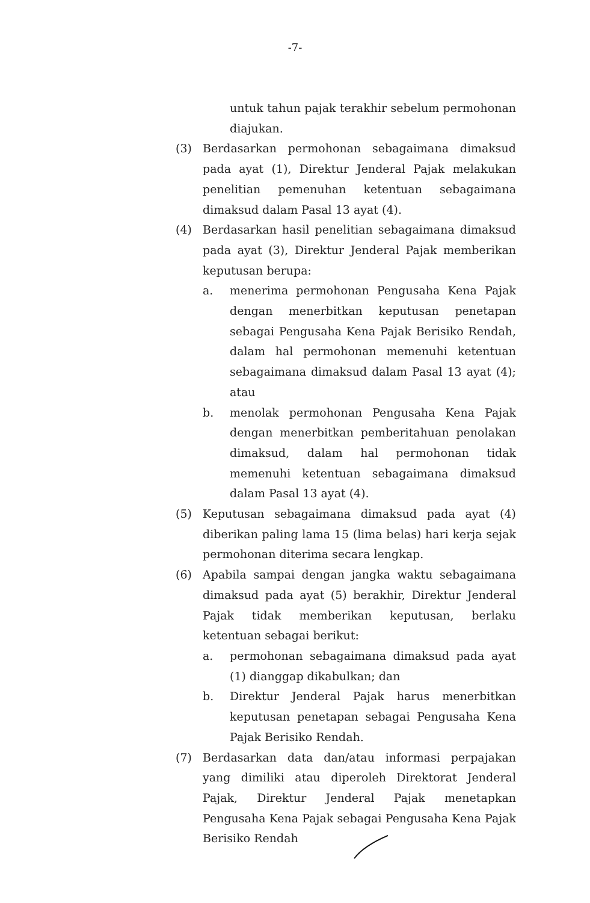-7-
untuk tahun pajak terakhir sebelum permohonan diajukan.
(3) Berdasarkan permohonan sebagaimana dimaksud pada ayat (1), Direktur Jenderal Pajak melakukan penelitian pemenuhan ketentuan sebagaimana dimaksud dalam Pasal 13 ayat (4).
(4) Berdasarkan hasil penelitian sebagaimana dimaksud pada ayat (3), Direktur Jenderal Pajak memberikan keputusan berupa:
a. menerima permohonan Pengusaha Kena Pajak dengan menerbitkan keputusan penetapan sebagai Pengusaha Kena Pajak Berisiko Rendah, dalam hal permohonan memenuhi ketentuan sebagaimana dimaksud dalam Pasal 13 ayat (4); atau
b. menolak permohonan Pengusaha Kena Pajak dengan menerbitkan pemberitahuan penolakan dimaksud, dalam hal permohonan tidak memenuhi ketentuan sebagaimana dimaksud dalam Pasal 13 ayat (4).
(5) Keputusan sebagaimana dimaksud pada ayat (4) diberikan paling lama 15 (lima belas) hari kerja sejak permohonan diterima secara lengkap.
(6) Apabila sampai dengan jangka waktu sebagaimana dimaksud pada ayat (5) berakhir, Direktur Jenderal Pajak tidak memberikan keputusan, berlaku ketentuan sebagai berikut:
a. permohonan sebagaimana dimaksud pada ayat (1) dianggap dikabulkan; dan
b. Direktur Jenderal Pajak harus menerbitkan keputusan penetapan sebagai Pengusaha Kena Pajak Berisiko Rendah.
(7) Berdasarkan data dan/atau informasi perpajakan yang dimiliki atau diperoleh Direktorat Jenderal Pajak, Direktur Jenderal Pajak menetapkan Pengusaha Kena Pajak sebagai Pengusaha Kena Pajak Berisiko Rendah